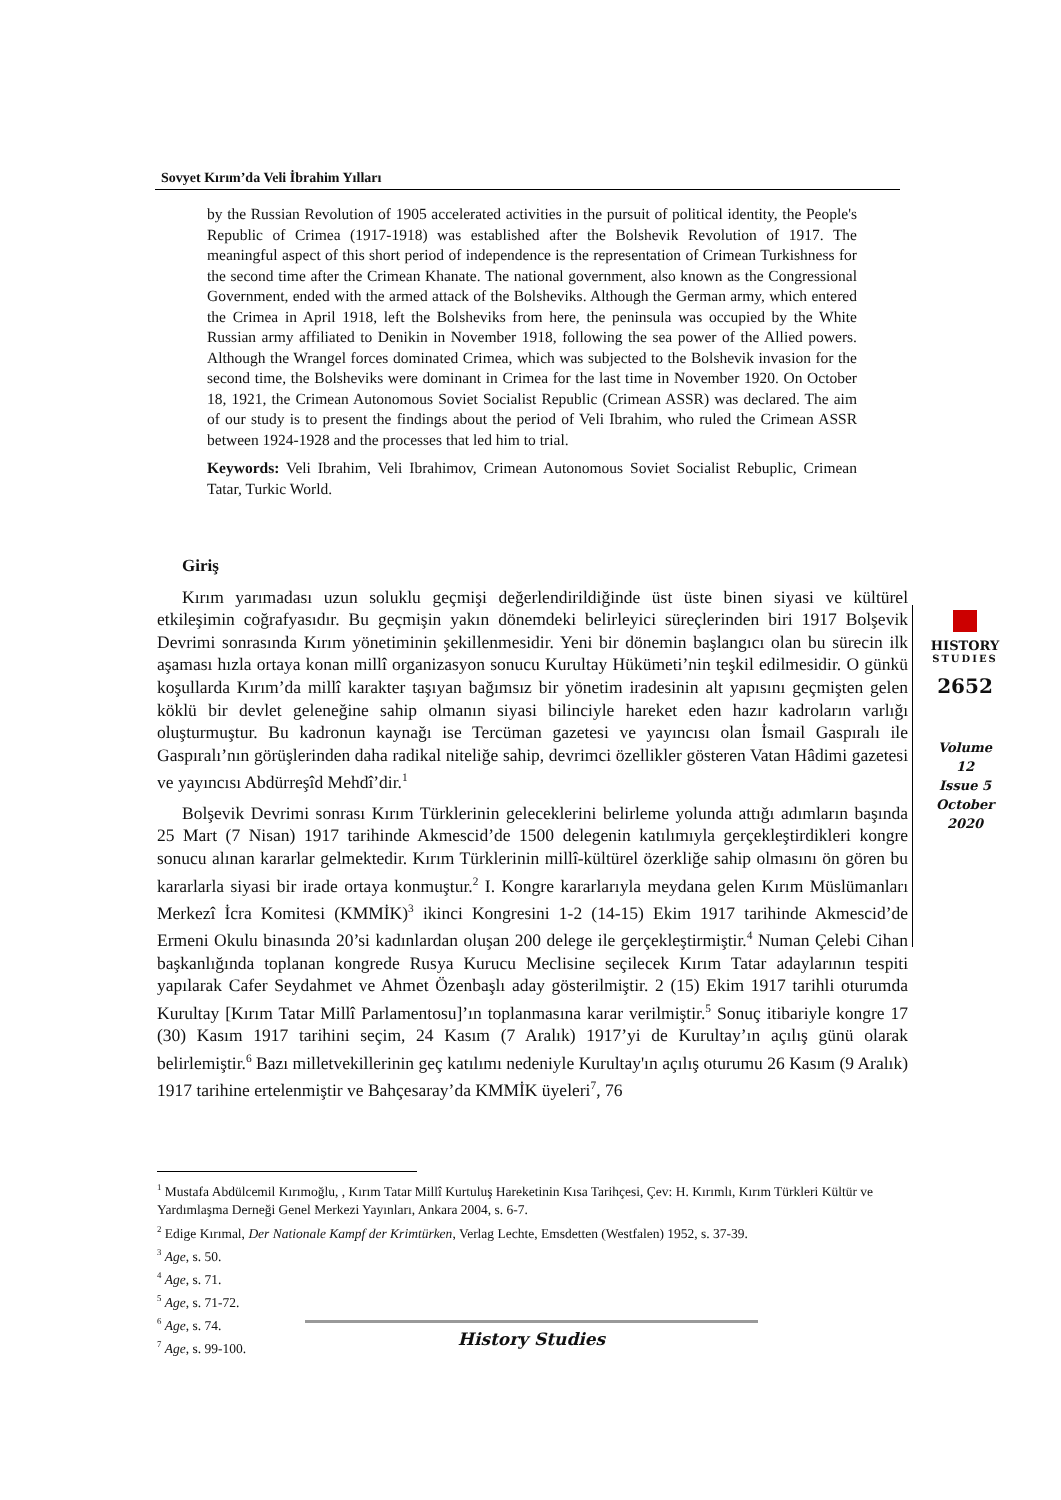Sovyet Kırım’da Veli İbrahim Yılları
by the Russian Revolution of 1905 accelerated activities in the pursuit of political identity, the People's Republic of Crimea (1917-1918) was established after the Bolshevik Revolution of 1917. The meaningful aspect of this short period of independence is the representation of Crimean Turkishness for the second time after the Crimean Khanate. The national government, also known as the Congressional Government, ended with the armed attack of the Bolsheviks. Although the German army, which entered the Crimea in April 1918, left the Bolsheviks from here, the peninsula was occupied by the White Russian army affiliated to Denikin in November 1918, following the sea power of the Allied powers. Although the Wrangel forces dominated Crimea, which was subjected to the Bolshevik invasion for the second time, the Bolsheviks were dominant in Crimea for the last time in November 1920. On October 18, 1921, the Crimean Autonomous Soviet Socialist Republic (Crimean ASSR) was declared. The aim of our study is to present the findings about the period of Veli Ibrahim, who ruled the Crimean ASSR between 1924-1928 and the processes that led him to trial.
Keywords: Veli Ibrahim, Veli Ibrahimov, Crimean Autonomous Soviet Socialist Rebuplic, Crimean Tatar, Turkic World.
Giriş
Kırım yarımadası uzun soluklu geçmişi değerlendirildiğinde üst üste binen siyasi ve kültürel etkileşimin coğrafyasıdır. Bu geçmişin yakın dönemdeki belirleyici süreçlerinden biri 1917 Bolşevik Devrimi sonrasında Kırım yönetiminin şekillenmesidir. Yeni bir dönemin başlangıcı olan bu sürecin ilk aşaması hızla ortaya konan millî organizasyon sonucu Kurultay Hükümeti’nin teşkil edilmesidir. O günkü koşullarda Kırım’da millî karakter taşıyan bağımsız bir yönetim iradesinin alt yapısını geçmişten gelen köklü bir devlet geleneğine sahip olmanın siyasi bilinciyle hareket eden hazır kadroların varlığı oluşturmuştur. Bu kadronun kaynağı ise Tercüman gazetesi ve yayıncısı olan İsmail Gaspıralı ile Gaspıralı’nın görüşlerinden daha radikal niteliğe sahip, devrimci özellikler gösteren Vatan Hâdimi gazetesi ve yayıncısı Abdürreşîd Mehdî’dir.<sup>1</sup>
Bolşevik Devrimi sonrası Kırım Türklerinin geleceklerini belirleme yolunda attığı adımların başında 25 Mart (7 Nisan) 1917 tarihinde Akmescid’de 1500 delegenin katılımıyla gerçekleştirdikleri kongre sonucu alınan kararlar gelmektedir. Kırım Türklerinin millî-kültürel özerkliğe sahip olmasını ön gören bu kararlarla siyasi bir irade ortaya konmuştur.<sup>2</sup> I. Kongre kararlarıyla meydana gelen Kırım Müslümanları Merkezî İcra Komitesi (KMMİK)<sup>3</sup> ikinci Kongresini 1-2 (14-15) Ekim 1917 tarihinde Akmescid’de Ermeni Okulu binasında 20’si kadınlardan oluşan 200 delege ile gerçekleştirmiştir.<sup>4</sup> Numan Çelebi Cihan başkanlığında toplanan kongrede Rusya Kurucu Meclisine seçilecek Kırım Tatar adaylarının tespiti yapılarak Cafer Seydahmet ve Ahmet Özenbaşlı aday gösterilmiştir. 2 (15) Ekim 1917 tarihli oturumda Kurultay [Kırım Tatar Millî Parlamentosu]’ın toplanmasına karar verilmiştir.<sup>5</sup> Sonuç itibariyle kongre 17 (30) Kasım 1917 tarihini seçim, 24 Kasım (7 Aralık) 1917’yi de Kurultay’ın açılış günü olarak belirlemiştir.<sup>6</sup> Bazı milletvekillerinin geç katılımı nedeniyle Kurultay'ın açılış oturumu 26 Kasım (9 Aralık) 1917 tarihine ertelenmiştir ve Bahçesaray’da KMMİK üyeleri<sup>7</sup>, 76
HISTORY
STUDIES
2652
Volume 12
Issue 5
October
2020
<sup>1</sup> Mustafa Abdülcemil Kırımoğlu, , Kırım Tatar Millî Kurtuluş Hareketinin Kısa Tarihçesi, Çev: H. Kırımlı, Kırım Türkleri Kültür ve Yardımlaşma Derneği Genel Merkezi Yayınları, Ankara 2004, s. 6-7.
<sup>2</sup> Edige Kırımal, Der Nationale Kampf der Krimtürken, Verlag Lechte, Emsdetten (Westfalen) 1952, s. 37-39.
<sup>3</sup> Age, s. 50.
<sup>4</sup> Age, s. 71.
<sup>5</sup> Age, s. 71-72.
<sup>6</sup> Age, s. 74.
<sup>7</sup> Age, s. 99-100.
History Studies